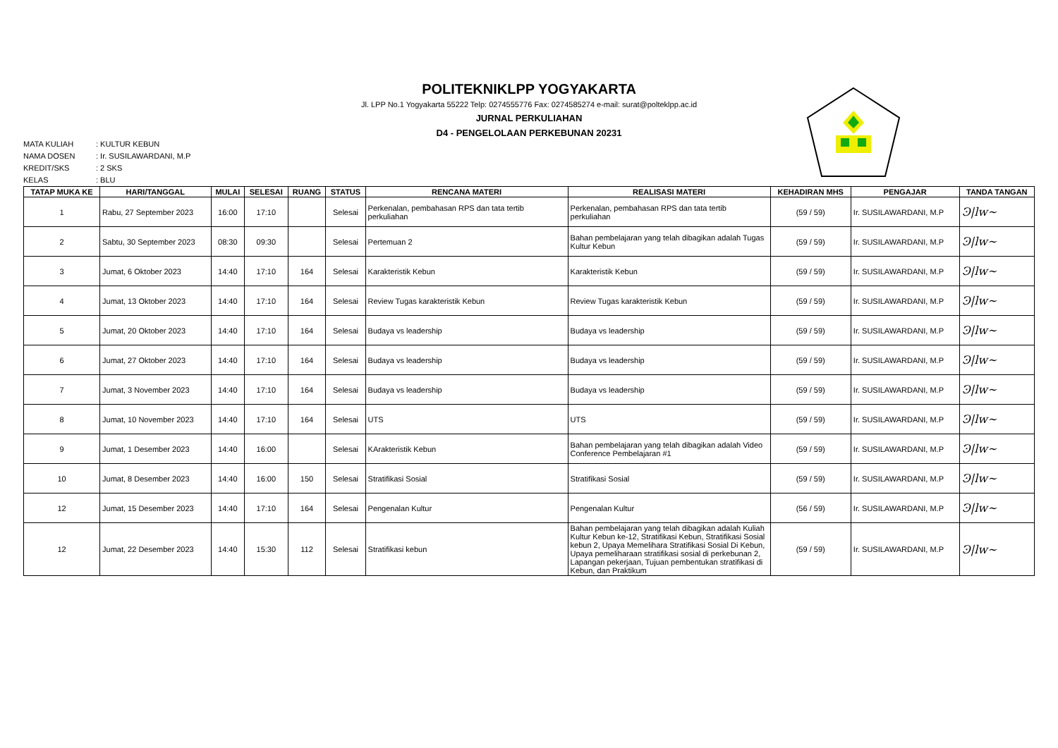POLITEKNIKLPP YOGYAKARTA
Jl. LPP No.1 Yogyakarta 55222 Telp: 0274555776 Fax: 0274585274 e-mail: surat@polteklpp.ac.id
JURNAL PERKULIAHAN
D4 - PENGELOLAAN PERKEBUNAN 20231
MATA KULIAH: KULTUR KEBUN
NAMA DOSEN: Ir. SUSILAWARDANI, M.P
KREDIT/SKS: 2 SKS
KELAS: BLU
| TATAP MUKA KE | HARI/TANGGAL | MULAI | SELESAI | RUANG | STATUS | RENCANA MATERI | REALISASI MATERI | KEHADIRAN MHS | PENGAJAR | TANDA TANGAN |
| --- | --- | --- | --- | --- | --- | --- | --- | --- | --- | --- |
| 1 | Rabu, 27 September 2023 | 16:00 | 17:10 | | Selesai | Perkenalan, pembahasan RPS dan tata tertib perkuliahan | Perkenalan, pembahasan RPS dan tata tertib perkuliahan | (59 / 59) | Ir. SUSILAWARDANI, M.P | Ͽ/lw~ |
| 2 | Sabtu, 30 September 2023 | 08:30 | 09:30 | | Selesai | Pertemuan 2 | Bahan pembelajaran yang telah dibagikan adalah Tugas Kultur Kebun | (59 / 59) | Ir. SUSILAWARDANI, M.P | Ͽ/lw~ |
| 3 | Jumat, 6 Oktober 2023 | 14:40 | 17:10 | 164 | Selesai | Karakteristik Kebun | Karakteristik Kebun | (59 / 59) | Ir. SUSILAWARDANI, M.P | Ͽ/lw~ |
| 4 | Jumat, 13 Oktober 2023 | 14:40 | 17:10 | 164 | Selesai | Review Tugas karakteristik Kebun | Review Tugas karakteristik Kebun | (59 / 59) | Ir. SUSILAWARDANI, M.P | Ͽ/lw~ |
| 5 | Jumat, 20 Oktober 2023 | 14:40 | 17:10 | 164 | Selesai | Budaya vs leadership | Budaya vs leadership | (59 / 59) | Ir. SUSILAWARDANI, M.P | Ͽ/lw~ |
| 6 | Jumat, 27 Oktober 2023 | 14:40 | 17:10 | 164 | Selesai | Budaya vs leadership | Budaya vs leadership | (59 / 59) | Ir. SUSILAWARDANI, M.P | Ͽ/lw~ |
| 7 | Jumat, 3 November 2023 | 14:40 | 17:10 | 164 | Selesai | Budaya vs leadership | Budaya vs leadership | (59 / 59) | Ir. SUSILAWARDANI, M.P | Ͽ/lw~ |
| 8 | Jumat, 10 November 2023 | 14:40 | 17:10 | 164 | Selesai | UTS | UTS | (59 / 59) | Ir. SUSILAWARDANI, M.P | Ͽ/lw~ |
| 9 | Jumat, 1 Desember 2023 | 14:40 | 16:00 | | Selesai | KArakteristik Kebun | Bahan pembelajaran yang telah dibagikan adalah Video Conference Pembelajaran #1 | (59 / 59) | Ir. SUSILAWARDANI, M.P | Ͽ/lw~ |
| 10 | Jumat, 8 Desember 2023 | 14:40 | 16:00 | 150 | Selesai | Stratifikasi Sosial | Stratifikasi Sosial | (59 / 59) | Ir. SUSILAWARDANI, M.P | Ͽ/lw~ |
| 12 | Jumat, 15 Desember 2023 | 14:40 | 17:10 | 164 | Selesai | Pengenalan Kultur | Pengenalan Kultur | (56 / 59) | Ir. SUSILAWARDANI, M.P | Ͽ/lw~ |
| 12 | Jumat, 22 Desember 2023 | 14:40 | 15:30 | 112 | Selesai | Stratifikasi kebun | Bahan pembelajaran yang telah dibagikan adalah Kuliah Kultur Kebun ke-12, Stratifikasi Kebun, Stratifikasi Sosial kebun 2, Upaya Memelihara Stratifikasi Sosial Di Kebun, Upaya pemeliharaan stratifikasi sosial di perkebunan 2, Lapangan pekerjaan, Tujuan pembentukan stratifikasi di Kebun, dan Praktikum | (59 / 59) | Ir. SUSILAWARDANI, M.P | Ͽ/lw~ |